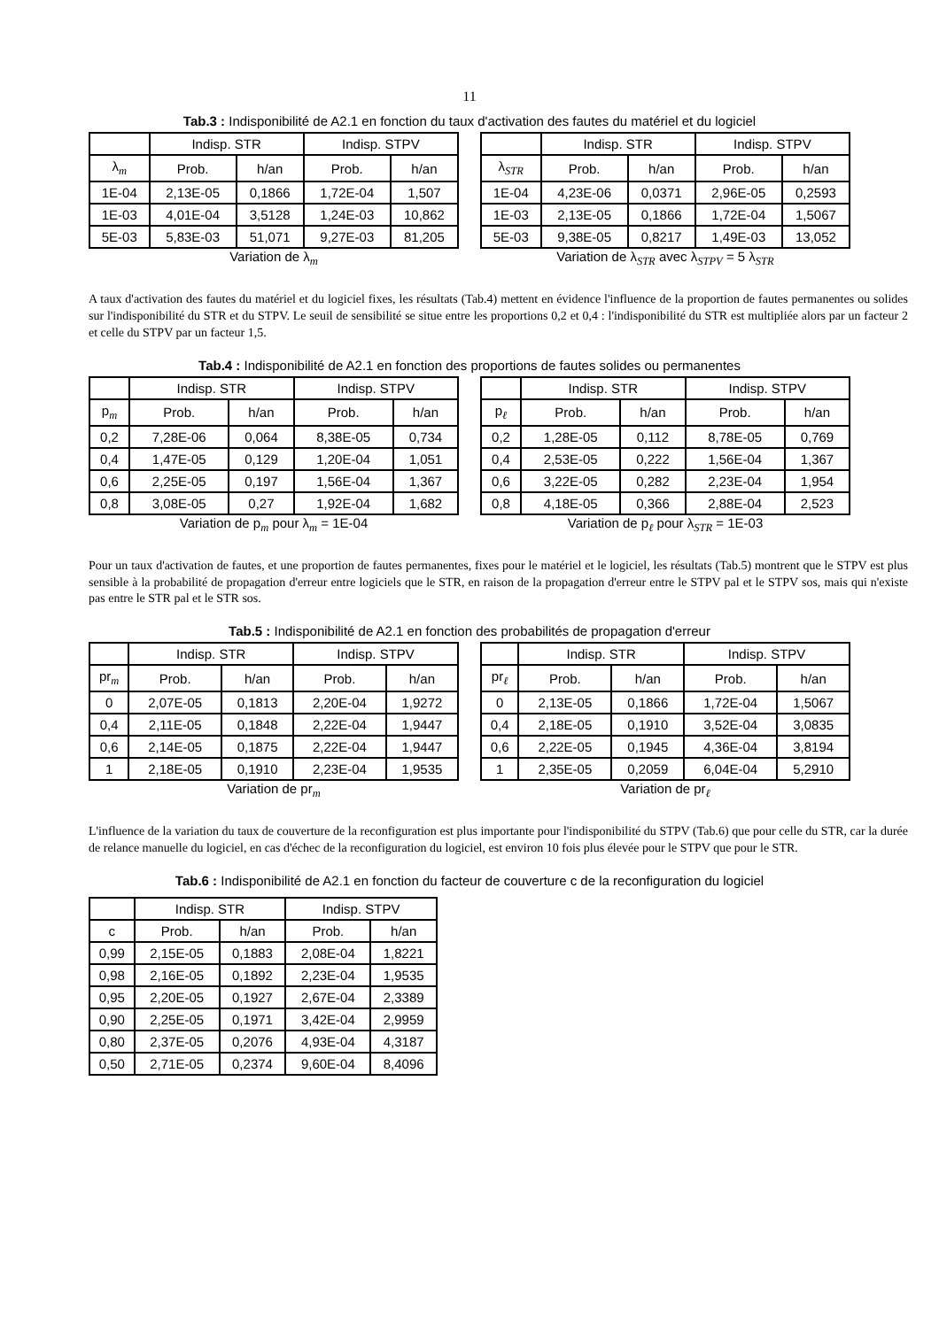11
Tab.3 : Indisponibilité de A2.1 en fonction du taux d'activation des fautes du matériel et du logiciel
| | Indisp. STR | | Indisp. STPV | |
| --- | --- | --- | --- | --- |
| λ<sub>m</sub> | Prob. | h/an | Prob. | h/an |
| 1E-04 | 2,13E-05 | 0,1866 | 1,72E-04 | 1,507 |
| 1E-03 | 4,01E-04 | 3,5128 | 1,24E-03 | 10,862 |
| 5E-03 | 5,83E-03 | 51,071 | 9,27E-03 | 81,205 |
Variation de λ<sub>m</sub>
| | Indisp. STR | | Indisp. STPV | |
| --- | --- | --- | --- | --- |
| λ<sub>STR</sub> | Prob. | h/an | Prob. | h/an |
| 1E-04 | 4,23E-06 | 0,0371 | 2,96E-05 | 0,2593 |
| 1E-03 | 2,13E-05 | 0,1866 | 1,72E-04 | 1,5067 |
| 5E-03 | 9,38E-05 | 0,8217 | 1,49E-03 | 13,052 |
Variation de λ<sub>STR</sub> avec λ<sub>STPV</sub> = 5 λ<sub>STR</sub>
A taux d'activation des fautes du matériel et du logiciel fixes, les résultats (Tab.4) mettent en évidence l'influence de la proportion de fautes permanentes ou solides sur l'indisponibilité du STR et du STPV. Le seuil de sensibilité se situe entre les proportions 0,2 et 0,4 : l'indisponibilité du STR est multipliée alors par un facteur 2 et celle du STPV par un facteur 1,5.
Tab.4 : Indisponibilité de A2.1 en fonction des proportions de fautes solides ou permanentes
| | Indisp. STR | | Indisp. STPV | |
| --- | --- | --- | --- | --- |
| p<sub>m</sub> | Prob. | h/an | Prob. | h/an |
| 0,2 | 7,28E-06 | 0,064 | 8,38E-05 | 0,734 |
| 0,4 | 1,47E-05 | 0,129 | 1,20E-04 | 1,051 |
| 0,6 | 2,25E-05 | 0,197 | 1,56E-04 | 1,367 |
| 0,8 | 3,08E-05 | 0,27 | 1,92E-04 | 1,682 |
Variation de p<sub>m</sub> pour λ<sub>m</sub> = 1E-04
| | Indisp. STR | | Indisp. STPV | |
| --- | --- | --- | --- | --- |
| p<sub>ℓ</sub> | Prob. | h/an | Prob. | h/an |
| 0,2 | 1,28E-05 | 0,112 | 8,78E-05 | 0,769 |
| 0,4 | 2,53E-05 | 0,222 | 1,56E-04 | 1,367 |
| 0,6 | 3,22E-05 | 0,282 | 2,23E-04 | 1,954 |
| 0,8 | 4,18E-05 | 0,366 | 2,88E-04 | 2,523 |
Variation de p<sub>ℓ</sub> pour λ<sub>STR</sub> = 1E-03
Pour un taux d'activation de fautes, et une proportion de fautes permanentes, fixes pour le matériel et le logiciel, les résultats (Tab.5) montrent que le STPV est plus sensible à la probabilité de propagation d'erreur entre logiciels que le STR, en raison de la propagation d'erreur entre le STPV pal et le STPV sos, mais qui n'existe pas entre le STR pal et le STR sos.
Tab.5 : Indisponibilité de A2.1 en fonction des probabilités de propagation d'erreur
| | Indisp. STR | | Indisp. STPV | |
| --- | --- | --- | --- | --- |
| pr<sub>m</sub> | Prob. | h/an | Prob. | h/an |
| 0 | 2,07E-05 | 0,1813 | 2,20E-04 | 1,9272 |
| 0,4 | 2,11E-05 | 0,1848 | 2,22E-04 | 1,9447 |
| 0,6 | 2,14E-05 | 0,1875 | 2,22E-04 | 1,9447 |
| 1 | 2,18E-05 | 0,1910 | 2,23E-04 | 1,9535 |
Variation de pr<sub>m</sub>
| | Indisp. STR | | Indisp. STPV | |
| --- | --- | --- | --- | --- |
| pr<sub>ℓ</sub> | Prob. | h/an | Prob. | h/an |
| 0 | 2,13E-05 | 0,1866 | 1,72E-04 | 1,5067 |
| 0,4 | 2,18E-05 | 0,1910 | 3,52E-04 | 3,0835 |
| 0,6 | 2,22E-05 | 0,1945 | 4,36E-04 | 3,8194 |
| 1 | 2,35E-05 | 0,2059 | 6,04E-04 | 5,2910 |
Variation de pr<sub>ℓ</sub>
L'influence de la variation du taux de couverture de la reconfiguration est plus importante pour l'indisponibilité du STPV (Tab.6) que pour celle du STR, car la durée de relance manuelle du logiciel, en cas d'échec de la reconfiguration du logiciel, est environ 10 fois plus élevée pour le STPV que pour le STR.
Tab.6 : Indisponibilité de A2.1 en fonction du facteur de couverture c de la reconfiguration du logiciel
| | Indisp. STR | | Indisp. STPV | |
| --- | --- | --- | --- | --- |
| c | Prob. | h/an | Prob. | h/an |
| 0,99 | 2,15E-05 | 0,1883 | 2,08E-04 | 1,8221 |
| 0,98 | 2,16E-05 | 0,1892 | 2,23E-04 | 1,9535 |
| 0,95 | 2,20E-05 | 0,1927 | 2,67E-04 | 2,3389 |
| 0,90 | 2,25E-05 | 0,1971 | 3,42E-04 | 2,9959 |
| 0,80 | 2,37E-05 | 0,2076 | 4,93E-04 | 4,3187 |
| 0,50 | 2,71E-05 | 0,2374 | 9,60E-04 | 8,4096 |